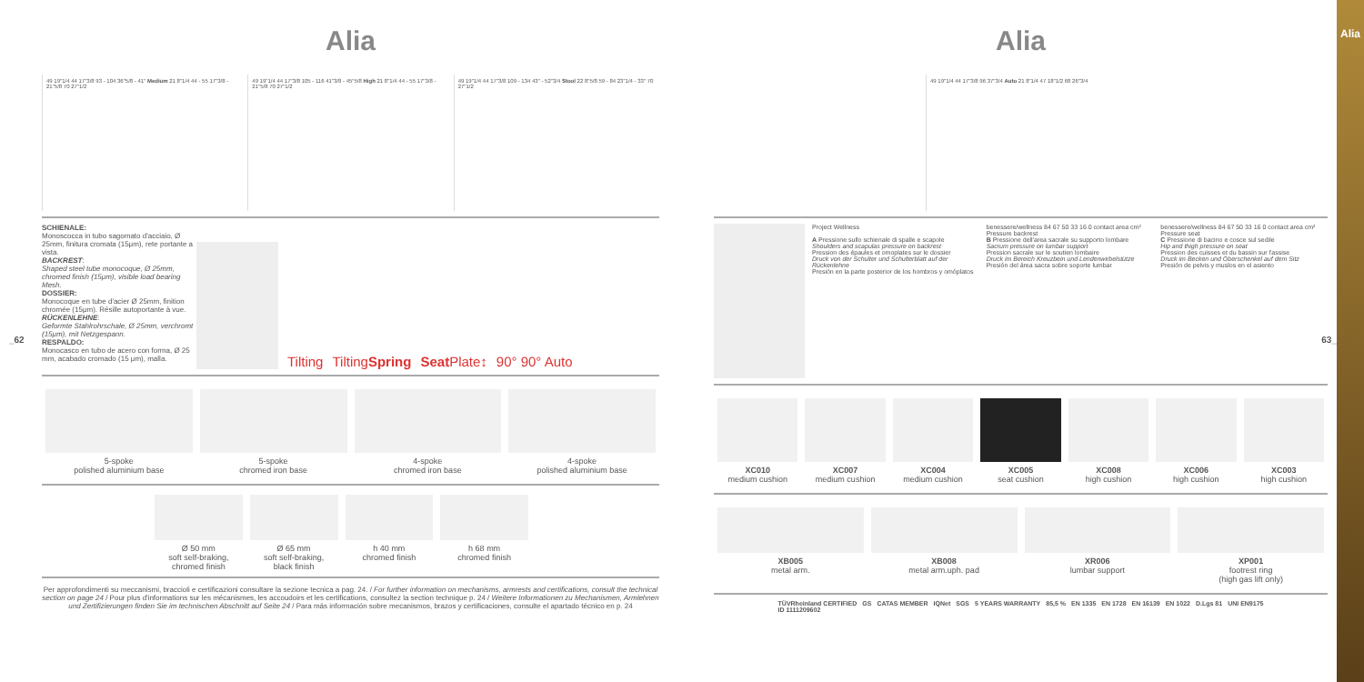_62
Alia
49 19"1/4 44 17"3/8 93 - 104 36"5/8 - 41" Medium 21 8"1/4 44 - 55 17"3/8 - 21"5/8 70 27"1/2
49 19"1/4 44 17"3/8 105 - 116 41"3/8 - 45"5/8 High 21 8"1/4 44 - 55 17"3/8 - 21"5/8 70 27"1/2
49 19"1/4 44 17"3/8 109 - 134 43" - 52"3/4 Stool 22 8"5/8 59 - 84 23"1/4 - 33" 70 27"1/2
SCHIENALE:
Monoscocca in tubo sagomato d'acciaio, Ø 25mm, finitura cromata (15μm), rete portante a vista.
BACKREST:
Shaped steel tube monocoque, Ø 25mm, chromed finish (15μm), visible load bearing Mesh.
DOSSIER:
Monocoque en tube d'acier Ø 25mm, finition chromée (15μm). Résille autoportante à vue.
RÜCKENLEHNE:
Geformte Stahlrohrschale, Ø 25mm, verchromt (15μm), mit Netzgespann.
RESPALDO:
Monocasco en tubo de acero con forma, Ø 25 mm, acabado cromado (15 μm), malla.
Tilting TiltingSpring Seat Plate↕ 90° 90° Auto
5-spoke
polished aluminium base
5-spoke
chromed iron base
4-spoke
chromed iron base
4-spoke
polished aluminium base
Ø 50 mm
soft self-braking,
chromed finish
Ø 65 mm
soft self-braking,
black finish
h 40 mm
chromed finish
h 68 mm
chromed finish
Per approfondimenti su meccanismi, braccioli e certificazioni consultare la sezione tecnica a pag. 24. / For further information on mechanisms, armrests and certifications, consult the technical section on page 24 / Pour plus d'informations sur les mécanismes, les accoudoirs et les certifications, consultez la section technique p. 24 / Weitere Informationen zu Mechanismen, Armlehnen und Zertifizierungen finden Sie im technischen Abschnitt auf Seite 24 / Para más información sobre mecanismos, brazos y certificaciones, consulte el apartado técnico en p. 24
63_
Alia
49 19"1/4 44 17"3/8 96 37"3/4 Auto 21 8"1/4 47 18"1/2 68 26"3/4
Project Wellness
A Pressione sullo schienale di spalle e scapole
Shoulders and scapulas pressure on backrest
Pression des épaules et omoplates sur le dossier
Druck von der Schulter und Schulterblatt auf der Rückenlehne
Presión en la parte posterior de los hombros y omóplatos
benessere/wellness 84 67 50 33 16 0 contact area cm² Pressure backrest
B Pressione dell'area sacrale su supporto lombare
Sacrum pressure on lumbar support
Pression sacrale sur le soutien lombaire
Druck im Bereich Kreuzbein und Lendenwirbelstütze
Presión del área sacra sobre soporte lumbar
benessere/wellness 84 67 50 33 16 0 contact area cm² Pressure seat
C Pressione di bacino e cosce sul sedile
Hip and thigh pressure on seat
Pression des cuisses et du bassin sur l'assise
Druck im Becken und Oberschenkel auf dem Sitz
Presión de pelvis y muslos en el asiento
XC010
medium cushion
XC007
medium cushion
XC004
medium cushion
XC005
seat cushion
XC008
high cushion
XC006
high cushion
XC003
high cushion
XB005
metal arm.
XB008
metal arm.uph. pad
XR006
lumbar support
XP001
footrest ring
(high gas lift only)
TÜVRheinland CERTIFIED
ID 1111209602 GS CATAS MEMBER IQNet SGS 5 YEARS WARRANTY 85,5 % EN 1335 EN 1728 EN 16139 EN 1022 D.Lgs 81 UNI EN9175
Alia